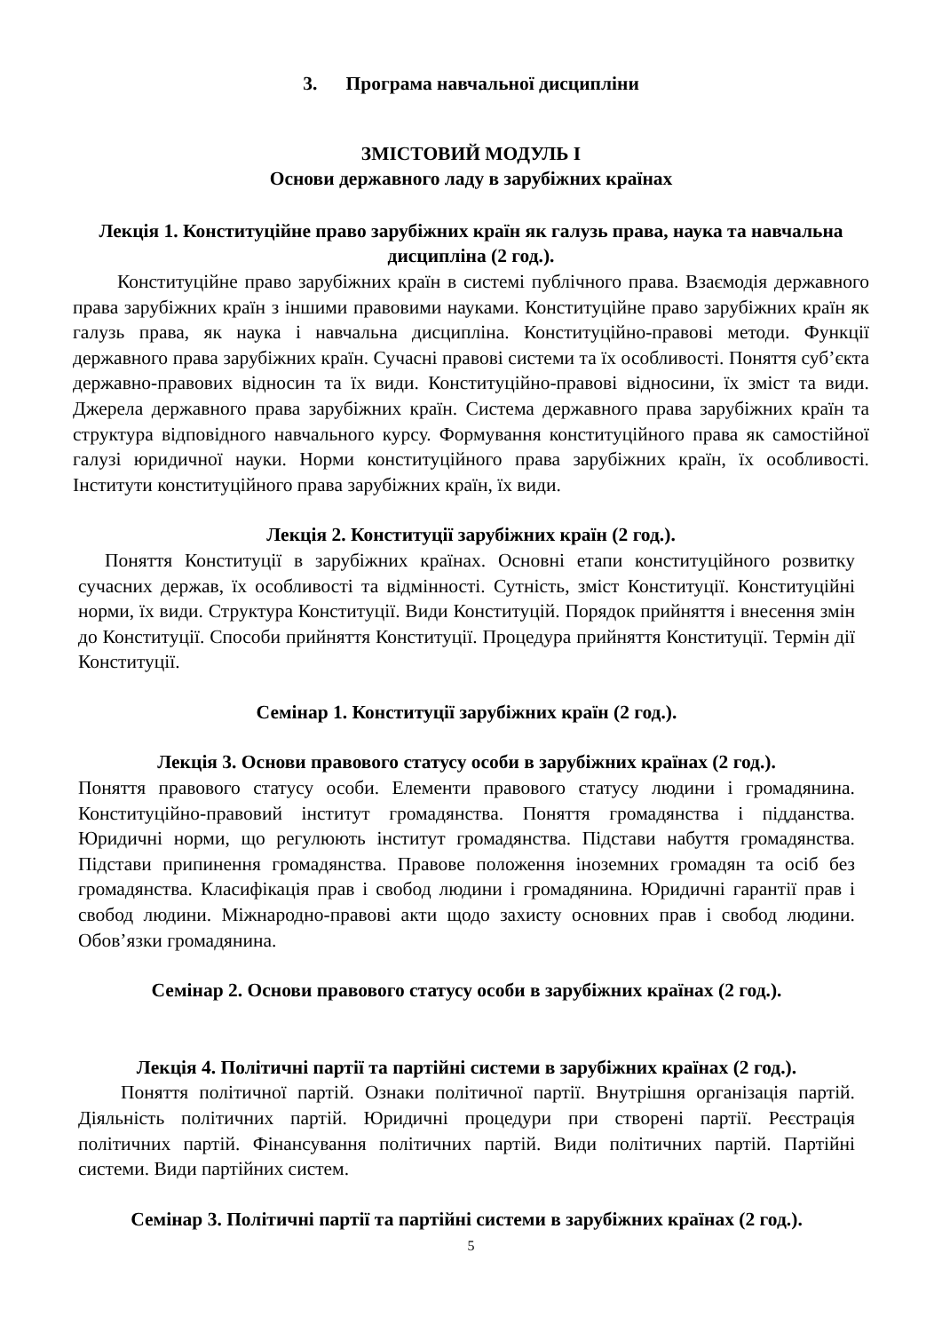3. Програма навчальної дисципліни
ЗМІСТОВИЙ МОДУЛЬ І
Основи державного ладу в зарубіжних країнах
Лекція 1. Конституційне право зарубіжних країн як галузь права, наука та навчальна дисципліна (2 год.).
Конституційне право зарубіжних країн в системі публічного права. Взаємодія державного права зарубіжних країн з іншими правовими науками. Конституційне право зарубіжних країн як галузь права, як наука і навчальна дисципліна. Конституційно-правові методи. Функції державного права зарубіжних країн. Сучасні правові системи та їх особливості. Поняття суб’єкта державно-правових відносин та їх види. Конституційно-правові відносини, їх зміст та види. Джерела державного права зарубіжних країн. Система державного права зарубіжних країн та структура відповідного навчального курсу. Формування конституційного права як самостійної галузі юридичної науки. Норми конституційного права зарубіжних країн, їх особливості. Інститути конституційного права зарубіжних країн, їх види.
Лекція 2. Конституції зарубіжних країн (2 год.).
Поняття Конституції в зарубіжних країнах. Основні етапи конституційного розвитку сучасних держав, їх особливості та відмінності. Сутність, зміст Конституції. Конституційні норми, їх види. Структура Конституції. Види Конституцій. Порядок прийняття і внесення змін до Конституції. Способи прийняття Конституції. Процедура прийняття Конституції. Термін дії Конституції.
Семінар 1. Конституції зарубіжних країн (2 год.).
Лекція 3. Основи правового статусу особи в зарубіжних країнах (2 год.).
Поняття правового статусу особи. Елементи правового статусу людини і громадянина. Конституційно-правовий інститут громадянства. Поняття громадянства і підданства. Юридичні норми, що регулюють інститут громадянства. Підстави набуття громадянства. Підстави припинення громадянства. Правове положення іноземних громадян та осіб без громадянства. Класифікація прав і свобод людини і громадянина. Юридичні гарантії прав і свобод людини. Міжнародно-правові акти щодо захисту основних прав і свобод людини. Обов’язки громадянина.
Семінар 2. Основи правового статусу особи в зарубіжних країнах (2 год.).
Лекція 4. Політичні партії та партійні системи в зарубіжних країнах (2 год.).
Поняття політичної партій. Ознаки політичної партії. Внутрішня організація партій. Діяльність політичних партій. Юридичні процедури при створені партії. Реєстрація політичних партій. Фінансування політичних партій. Види політичних партій. Партійні системи. Види партійних систем.
Семінар 3. Політичні партії та партійні системи в зарубіжних країнах (2 год.).
5